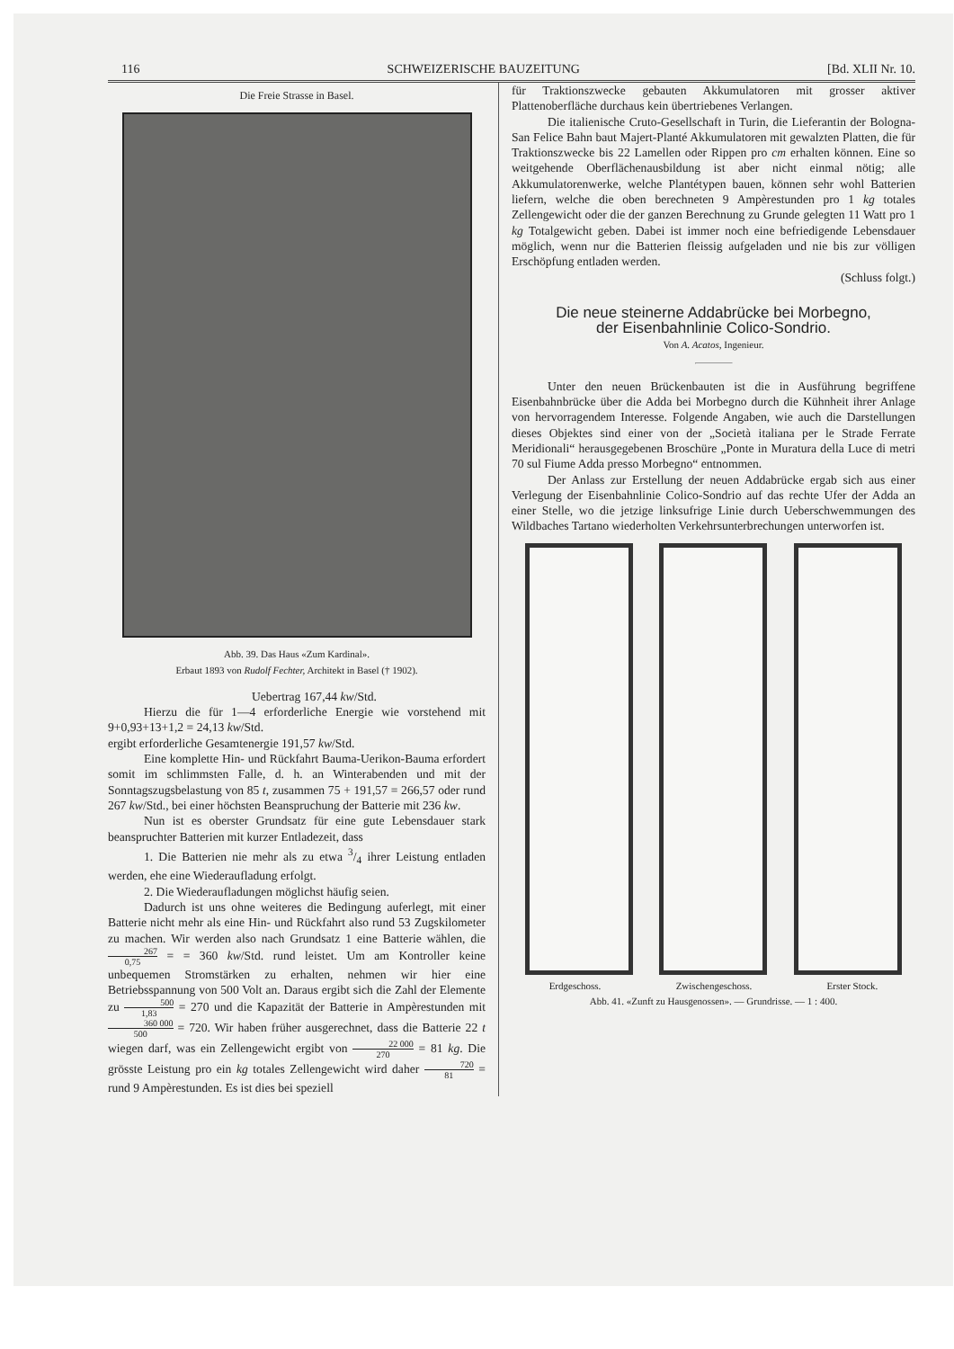116 SCHWEIZERISCHE BAUZEITUNG [Bd. XLII Nr. 10.
Die Freie Strasse in Basel.
Abb. 39. Das Haus «Zum Kardinal».
Erbaut 1893 von Rudolf Fechter, Architekt in Basel († 1902).
Uebertrag 167,44 kw/Std.
Hierzu die für 1—4 erforderliche Energie wie vorstehend mit 9+0,93+13+1,2 = 24,13 kw/Std.
ergibt erforderliche Gesamtenergie 191,57 kw/Std.
Eine komplette Hin- und Rückfahrt Bauma-Uerikon-Bauma erfordert somit im schlimmsten Falle, d. h. an Winterabenden und mit der Sonntagszugsbelastung von 85 t, zusammen 75 + 191,57 = 266,57 oder rund 267 kw/Std., bei einer höchsten Beanspruchung der Batterie mit 236 kw.
Nun ist es oberster Grundsatz für eine gute Lebensdauer stark beanspruchter Batterien mit kurzer Entladezeit, dass
1. Die Batterien nie mehr als zu etwa 3/4 ihrer Leistung entladen werden, ehe eine Wiederaufladung erfolgt.
2. Die Wiederaufladungen möglichst häufig seien.
Dadurch ist uns ohne weiteres die Bedingung auferlegt, mit einer Batterie nicht mehr als eine Hin- und Rückfahrt also rund 53 Zugskilometer zu machen. Wir werden also nach Grundsatz 1 eine Batterie wählen, die 267 0,75 = = 360 kw/Std. rund leistet. Um am Kontroller keine unbequemen Stromstärken zu erhalten, nehmen wir hier eine Betriebsspannung von 500 Volt an. Daraus ergibt sich die Zahl der Elemente zu 500 1,83 = 270 und die Kapazität der Batterie in Ampèrestunden mit 360 000 500 = 720. Wir haben früher ausgerechnet, dass die Batterie 22 t wiegen darf, was ein Zellengewicht ergibt von 22 000 270 = 81 kg. Die grösste Leistung pro ein kg totales Zellengewicht wird daher 720 81 = rund 9 Ampèrestunden. Es ist dies bei speziell
für Traktionszwecke gebauten Akkumulatoren mit grosser aktiver Plattenoberfläche durchaus kein übertriebenes Verlangen.
Die italienische Cruto-Gesellschaft in Turin, die Lieferantin der Bologna-San Felice Bahn baut Majert-Planté Akkumulatoren mit gewalzten Platten, die für Traktionszwecke bis 22 Lamellen oder Rippen pro cm erhalten können. Eine so weitgehende Oberflächenausbildung ist aber nicht einmal nötig; alle Akkumulatorenwerke, welche Plantétypen bauen, können sehr wohl Batterien liefern, welche die oben berechneten 9 Ampèrestunden pro 1 kg totales Zellengewicht oder die der ganzen Berechnung zu Grunde gelegten 11 Watt pro 1 kg Totalgewicht geben. Dabei ist immer noch eine befriedigende Lebensdauer möglich, wenn nur die Batterien fleissig aufgeladen und nie bis zur völligen Erschöpfung entladen werden.
(Schluss folgt.)
Die neue steinerne Addabrücke bei Morbegno,
der Eisenbahnlinie Colico-Sondrio.
Von A. Acatos, Ingenieur.
Unter den neuen Brückenbauten ist die in Ausführung begriffene Eisenbahnbrücke über die Adda bei Morbegno durch die Kühnheit ihrer Anlage von hervorragendem Interesse. Folgende Angaben, wie auch die Darstellungen dieses Objektes sind einer von der „Società italiana per le Strade Ferrate Meridionali“ herausgegebenen Broschüre „Ponte in Muratura della Luce di metri 70 sul Fiume Adda presso Morbegno“ entnommen.
Der Anlass zur Erstellung der neuen Addabrücke ergab sich aus einer Verlegung der Eisenbahnlinie Colico-Sondrio auf das rechte Ufer der Adda an einer Stelle, wo die jetzige linksufrige Linie durch Ueberschwemmungen des Wildbaches Tartano wiederholten Verkehrsunterbrechungen unterworfen ist.
Erdgeschoss. Zwischengeschoss. Erster Stock.
Abb. 41. «Zunft zu Hausgenossen». — Grundrisse. — 1 : 400.